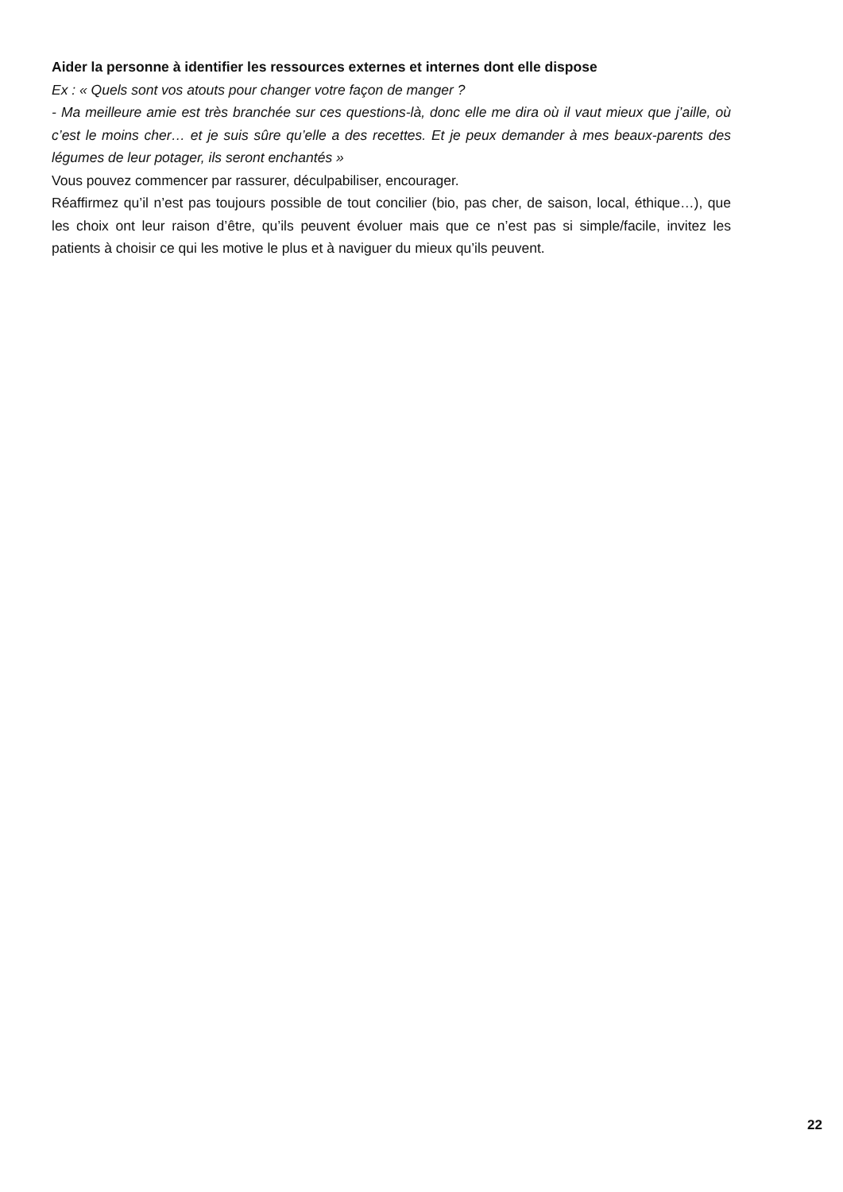Aider la personne à identifier les ressources externes et internes dont elle dispose
Ex : « Quels sont vos atouts pour changer votre façon de manger ?
- Ma meilleure amie est très branchée sur ces questions-là, donc elle me dira où il vaut mieux que j’aille, où c’est le moins cher… et je suis sûre qu’elle a des recettes. Et je peux demander à mes beaux-parents des légumes de leur potager, ils seront enchantés »
Vous pouvez commencer par rassurer, déculpabiliser, encourager.
Réaffirmez qu’il n’est pas toujours possible de tout concilier (bio, pas cher, de saison, local, éthique…), que les choix ont leur raison d’être, qu’ils peuvent évoluer mais que ce n’est pas si simple/facile, invitez les patients à choisir ce qui les motive le plus et à naviguer du mieux qu’ils peuvent.
22